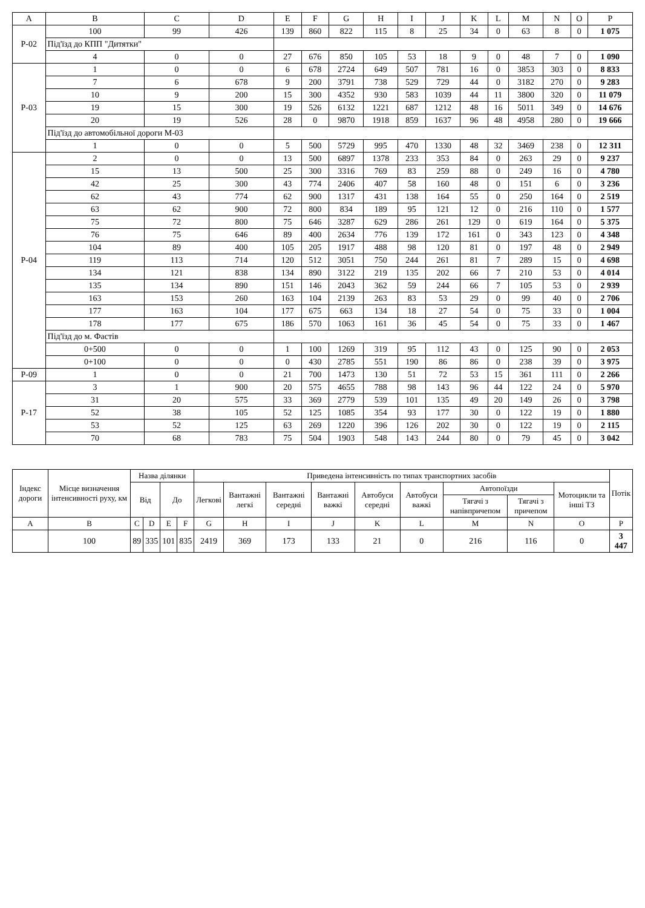| A | B | C | D | E | F | G | H | I | J | K | L | M | N | O | P |
| --- | --- | --- | --- | --- | --- | --- | --- | --- | --- | --- | --- | --- | --- | --- | --- |
| Р-02 | 100 | 99 | 426 | 139 | 860 | 822 | 115 | 8 | 25 | 34 | 0 | 63 | 8 | 0 | 1 075 |
| | Під'їзд до КПП "Дитятки" | | | | | | | | | | | | | | |
| | 4 | 0 | 0 | 27 | 676 | 850 | 105 | 53 | 18 | 9 | 0 | 48 | 7 | 0 | 1 090 |
| Р-03 | 1 | 0 | 0 | 6 | 678 | 2724 | 649 | 507 | 781 | 16 | 0 | 3853 | 303 | 0 | 8 833 |
| | 7 | 6 | 678 | 9 | 200 | 3791 | 738 | 529 | 729 | 44 | 0 | 3182 | 270 | 0 | 9 283 |
| | 10 | 9 | 200 | 15 | 300 | 4352 | 930 | 583 | 1039 | 44 | 11 | 3800 | 320 | 0 | 11 079 |
| | 19 | 15 | 300 | 19 | 526 | 6132 | 1221 | 687 | 1212 | 48 | 16 | 5011 | 349 | 0 | 14 676 |
| | 20 | 19 | 526 | 28 | 0 | 9870 | 1918 | 859 | 1637 | 96 | 48 | 4958 | 280 | 0 | 19 666 |
| | Під'їзд до автомобільної дороги М-03 | | | | | | | | | | | | | | |
| | 1 | 0 | 0 | 5 | 500 | 5729 | 995 | 470 | 1330 | 48 | 32 | 3469 | 238 | 0 | 12 311 |
| Р-04 | 2 | 0 | 0 | 13 | 500 | 6897 | 1378 | 233 | 353 | 84 | 0 | 263 | 29 | 0 | 9 237 |
| | 15 | 13 | 500 | 25 | 300 | 3316 | 769 | 83 | 259 | 88 | 0 | 249 | 16 | 0 | 4 780 |
| | 42 | 25 | 300 | 43 | 774 | 2406 | 407 | 58 | 160 | 48 | 0 | 151 | 6 | 0 | 3 236 |
| | 62 | 43 | 774 | 62 | 900 | 1317 | 431 | 138 | 164 | 55 | 0 | 250 | 164 | 0 | 2 519 |
| | 63 | 62 | 900 | 72 | 800 | 834 | 189 | 95 | 121 | 12 | 0 | 216 | 110 | 0 | 1 577 |
| | 75 | 72 | 800 | 75 | 646 | 3287 | 629 | 286 | 261 | 129 | 0 | 619 | 164 | 0 | 5 375 |
| | 76 | 75 | 646 | 89 | 400 | 2634 | 776 | 139 | 172 | 161 | 0 | 343 | 123 | 0 | 4 348 |
| | 104 | 89 | 400 | 105 | 205 | 1917 | 488 | 98 | 120 | 81 | 0 | 197 | 48 | 0 | 2 949 |
| | 119 | 113 | 714 | 120 | 512 | 3051 | 750 | 244 | 261 | 81 | 7 | 289 | 15 | 0 | 4 698 |
| | 134 | 121 | 838 | 134 | 890 | 3122 | 219 | 135 | 202 | 66 | 7 | 210 | 53 | 0 | 4 014 |
| | 135 | 134 | 890 | 151 | 146 | 2043 | 362 | 59 | 244 | 66 | 7 | 105 | 53 | 0 | 2 939 |
| | 163 | 153 | 260 | 163 | 104 | 2139 | 263 | 83 | 53 | 29 | 0 | 99 | 40 | 0 | 2 706 |
| | 177 | 163 | 104 | 177 | 675 | 663 | 134 | 18 | 27 | 54 | 0 | 75 | 33 | 0 | 1 004 |
| | 178 | 177 | 675 | 186 | 570 | 1063 | 161 | 36 | 45 | 54 | 0 | 75 | 33 | 0 | 1 467 |
| | Під'їзд до м. Фастів | | | | | | | | | | | | | | |
| | 0+500 | 0 | 0 | 1 | 100 | 1269 | 319 | 95 | 112 | 43 | 0 | 125 | 90 | 0 | 2 053 |
| | 0+100 | 0 | 0 | 0 | 430 | 2785 | 551 | 190 | 86 | 86 | 0 | 238 | 39 | 0 | 3 975 |
| Р-09 | 1 | 0 | 0 | 21 | 700 | 1473 | 130 | 51 | 72 | 53 | 15 | 361 | 111 | 0 | 2 266 |
| Р-17 | 3 | 1 | 900 | 20 | 575 | 4655 | 788 | 98 | 143 | 96 | 44 | 122 | 24 | 0 | 5 970 |
| | 31 | 20 | 575 | 33 | 369 | 2779 | 539 | 101 | 135 | 49 | 20 | 149 | 26 | 0 | 3 798 |
| | 52 | 38 | 105 | 52 | 125 | 1085 | 354 | 93 | 177 | 30 | 0 | 122 | 19 | 0 | 1 880 |
| | 53 | 52 | 125 | 63 | 269 | 1220 | 396 | 126 | 202 | 30 | 0 | 122 | 19 | 0 | 2 115 |
| | 70 | 68 | 783 | 75 | 504 | 1903 | 548 | 143 | 244 | 80 | 0 | 79 | 45 | 0 | 3 042 |
| Індекс дороги | Місце визначення інтенсивності руху, км | Назва ділянки | | | | Приведена інтенсивність по типах транспортних засобів | | | | | | | | | Потік |
| --- | --- | --- | --- | --- | --- | --- | --- | --- | --- | --- | --- | --- | --- | --- | --- |
| | | Від | | До | | Легкові | Вантажні легкі | Вантажні середні | Вантажні важкі | Автобуси середні | Автобуси важкі | Автопоїзди | | Мотоцикли та інші ТЗ | |
| | | | | | | | | | | | | Тягачі з напівпричепом | Тягачі з причепом | | |
| A | B | C | D | E | F | G | H | I | J | K | L | M | N | O | P |
| | 100 | 89 | 335 | 101 | 835 | 2419 | 369 | 173 | 133 | 21 | 0 | 216 | 116 | 0 | 3 447 |